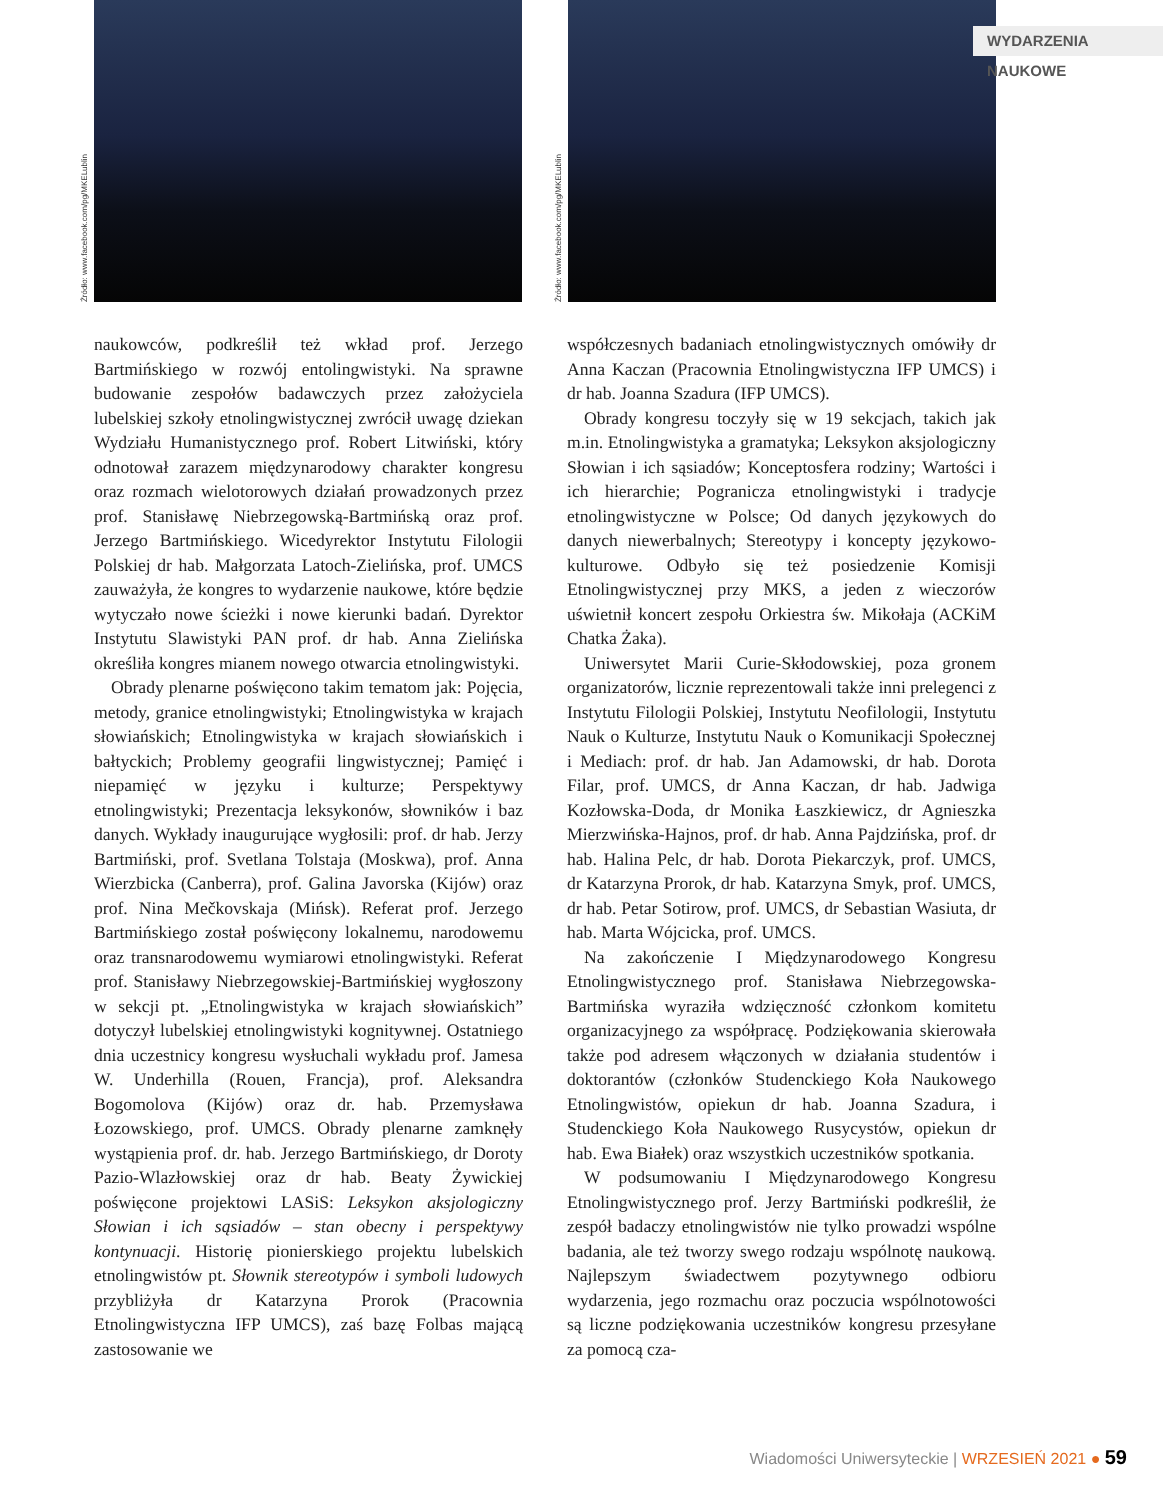Źródło: www.facebook.com/pg/MKELublin
Źródło: www.facebook.com/pg/MKELublin
WYDARZENIA NAUKOWE
naukowców, podkreślił też wkład prof. Jerzego Bartmińskiego w rozwój entolingwistyki. Na sprawne budowanie zespołów badawczych przez założyciela lubelskiej szkoły etnolingwistycznej zwrócił uwagę dziekan Wydziału Humanistycznego prof. Robert Litwiński, który odnotował zarazem międzynarodowy charakter kongresu oraz rozmach wielotorowych działań prowadzonych przez prof. Stanisławę Niebrzegowską-Bartmińską oraz prof. Jerzego Bartmińskiego. Wicedyrektor Instytutu Filologii Polskiej dr hab. Małgorzata Latoch-Zielińska, prof. UMCS zauważyła, że kongres to wydarzenie naukowe, które będzie wytyczało nowe ścieżki i nowe kierunki badań. Dyrektor Instytutu Slawistyki PAN prof. dr hab. Anna Zielińska określiła kongres mianem nowego otwarcia etnolingwistyki.
Obrady plenarne poświęcono takim tematom jak: Pojęcia, metody, granice etnolingwistyki; Etnolingwistyka w krajach słowiańskich; Etnolingwistyka w krajach słowiańskich i bałtyckich; Problemy geografii lingwistycznej; Pamięć i niepamięć w języku i kulturze; Perspektywy etnolingwistyki; Prezentacja leksykonów, słowników i baz danych. Wykłady inaugurujące wygłosili: prof. dr hab. Jerzy Bartmiński, prof. Svetlana Tolstaja (Moskwa), prof. Anna Wierzbicka (Canberra), prof. Galina Javorska (Kijów) oraz prof. Nina Mečkovskaja (Mińsk). Referat prof. Jerzego Bartmińskiego został poświęcony lokalnemu, narodowemu oraz transnarodowemu wymiarowi etnolingwistyki. Referat prof. Stanisławy Niebrzegowskiej-Bartmińskiej wygłoszony w sekcji pt. „Etnolingwistyka w krajach słowiańskich” dotyczył lubelskiej etnolingwistyki kognitywnej. Ostatniego dnia uczestnicy kongresu wysłuchali wykładu prof. Jamesa W. Underhilla (Rouen, Francja), prof. Aleksandra Bogomolova (Kijów) oraz dr. hab. Przemysława Łozowskiego, prof. UMCS. Obrady plenarne zamknęły wystąpienia prof. dr. hab. Jerzego Bartmińskiego, dr Doroty Pazio-Wlazłowskiej oraz dr hab. Beaty Żywickiej poświęcone projektowi LASiS: Leksykon aksjologiczny Słowian i ich sąsiadów – stan obecny i perspektywy kontynuacji. Historię pionierskiego projektu lubelskich etnolingwistów pt. Słownik stereotypów i symboli ludowych przybliżyła dr Katarzyna Prorok (Pracownia Etnolingwistyczna IFP UMCS), zaś bazę Folbas mającą zastosowanie we
współczesnych badaniach etnolingwistycznych omówiły dr Anna Kaczan (Pracownia Etnolingwistyczna IFP UMCS) i dr hab. Joanna Szadura (IFP UMCS).
Obrady kongresu toczyły się w 19 sekcjach, takich jak m.in. Etnolingwistyka a gramatyka; Leksykon aksjologiczny Słowian i ich sąsiadów; Konceptosfera rodziny; Wartości i ich hierarchie; Pogranicza etnolingwistyki i tradycje etnolingwistyczne w Polsce; Od danych językowych do danych niewerbalnych; Stereotypy i koncepty językowo-kulturowe. Odbyło się też posiedzenie Komisji Etnolingwistycznej przy MKS, a jeden z wieczorów uświetnił koncert zespołu Orkiestra św. Mikołaja (ACKiM Chatka Żaka).
Uniwersytet Marii Curie-Skłodowskiej, poza gronem organizatorów, licznie reprezentowali także inni prelegenci z Instytutu Filologii Polskiej, Instytutu Neofilologii, Instytutu Nauk o Kulturze, Instytutu Nauk o Komunikacji Społecznej i Mediach: prof. dr hab. Jan Adamowski, dr hab. Dorota Filar, prof. UMCS, dr Anna Kaczan, dr hab. Jadwiga Kozłowska-Doda, dr Monika Łaszkiewicz, dr Agnieszka Mierzwińska-Hajnos, prof. dr hab. Anna Pajdzińska, prof. dr hab. Halina Pelc, dr hab. Dorota Piekarczyk, prof. UMCS, dr Katarzyna Prorok, dr hab. Katarzyna Smyk, prof. UMCS, dr hab. Petar Sotirow, prof. UMCS, dr Sebastian Wasiuta, dr hab. Marta Wójcicka, prof. UMCS.
Na zakończenie I Międzynarodowego Kongresu Etnolingwistycznego prof. Stanisława Niebrzegowska-Bartmińska wyraziła wdzięczność członkom komitetu organizacyjnego za współpracę. Podziękowania skierowała także pod adresem włączonych w działania studentów i doktorantów (członków Studenckiego Koła Naukowego Etnolingwistów, opiekun dr hab. Joanna Szadura, i Studenckiego Koła Naukowego Rusycystów, opiekun dr hab. Ewa Białek) oraz wszystkich uczestników spotkania.
W podsumowaniu I Międzynarodowego Kongresu Etnolingwistycznego prof. Jerzy Bartmiński podkreślił, że zespół badaczy etnolingwistów nie tylko prowadzi wspólne badania, ale też tworzy swego rodzaju wspólnotę naukową. Najlepszym świadectwem pozytywnego odbioru wydarzenia, jego rozmachu oraz poczucia wspólnotowości są liczne podziękowania uczestników kongresu przesyłane za pomocą cza-
Wiadomości Uniwersyteckie | WRZESIEŃ 2021 ● 59